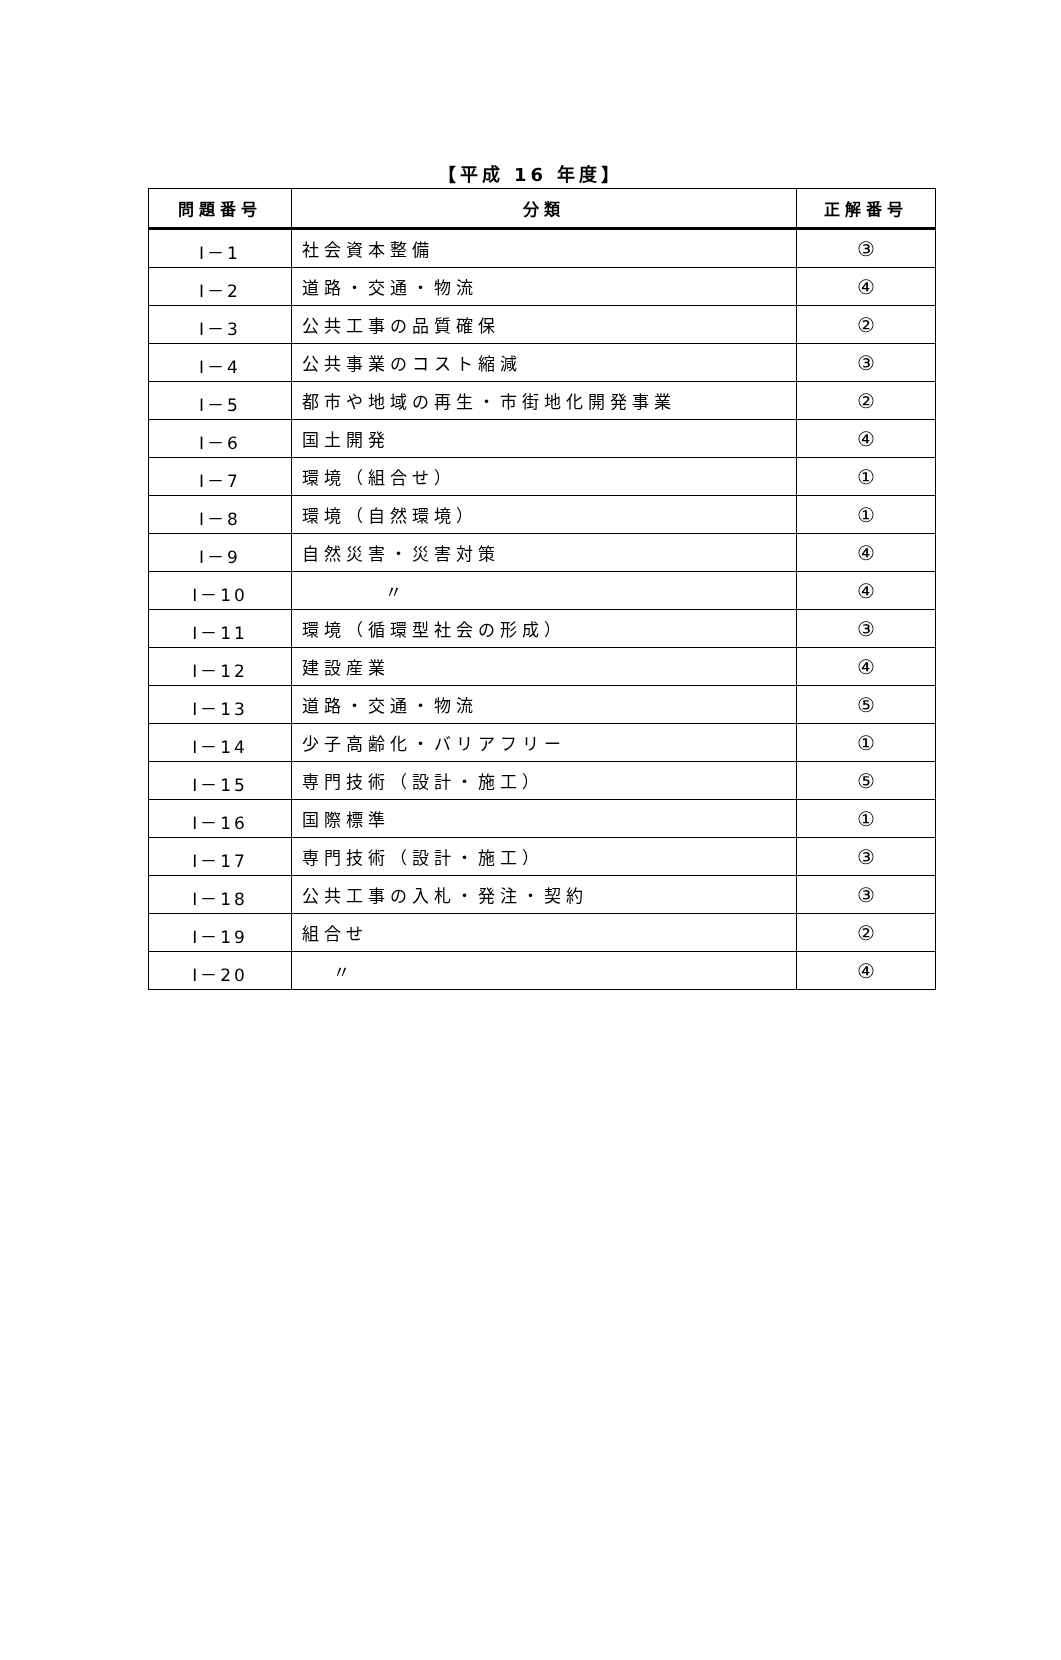【平成 16 年度】
| 問題番号 | 分類 | 正解番号 |
| --- | --- | --- |
| I－1 | 社会資本整備 | ③ |
| I－2 | 道路・交通・物流 | ④ |
| I－3 | 公共工事の品質確保 | ② |
| I－4 | 公共事業のコスト縮減 | ③ |
| I－5 | 都市や地域の再生・市街地化開発事業 | ② |
| I－6 | 国土開発 | ④ |
| I－7 | 環境（組合せ） | ① |
| I－8 | 環境（自然環境） | ① |
| I－9 | 自然災害・災害対策 | ④ |
| I－10 | 〃 | ④ |
| I－11 | 環境（循環型社会の形成） | ③ |
| I－12 | 建設産業 | ④ |
| I－13 | 道路・交通・物流 | ⑤ |
| I－14 | 少子高齢化・バリアフリー | ① |
| I－15 | 専門技術（設計・施工） | ⑤ |
| I－16 | 国際標準 | ① |
| I－17 | 専門技術（設計・施工） | ③ |
| I－18 | 公共工事の入札・発注・契約 | ③ |
| I－19 | 組合せ | ② |
| I－20 | 〃 | ④ |